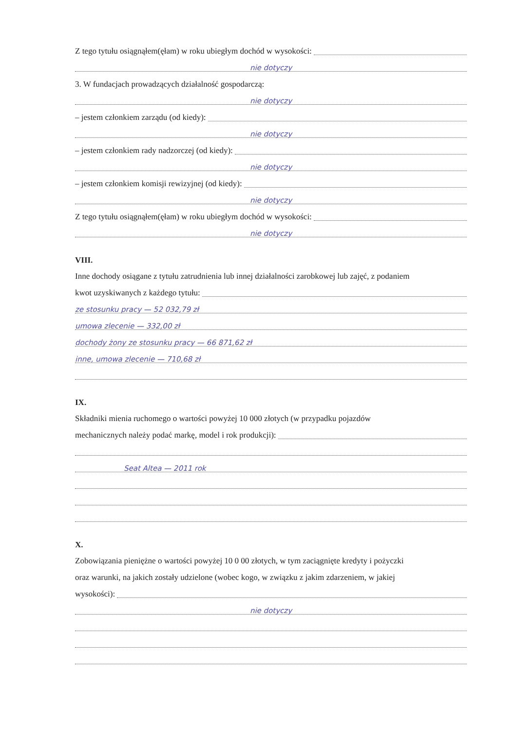Z tego tytułu osiągnąłem(ęłam) w roku ubiegłym dochód w wysokości:
nie dotyczy
3. W fundacjach prowadzących działalność gospodarczą:
nie dotyczy
– jestem członkiem zarządu (od kiedy):
nie dotyczy
– jestem członkiem rady nadzorczej (od kiedy):
nie dotyczy
– jestem członkiem komisji rewizyjnej (od kiedy):
nie dotyczy
Z tego tytułu osiągnąłem(ęłam) w roku ubiegłym dochód w wysokości:
nie dotyczy
VIII.
Inne dochody osiągane z tytułu zatrudnienia lub innej działalności zarobkowej lub zajęć, z podaniem
kwot uzyskiwanych z każdego tytułu:
ze stosunku pracy — 52 032,79 zł
umowa zlecenie — 332,00 zł
dochody żony ze stosunku pracy — 66 871,62 zł
inne, umowa zlecenie — 710,68 zł
IX.
Składniki mienia ruchomego o wartości powyżej 10 000 złotych (w przypadku pojazdów
mechanicznych należy podać markę, model i rok produkcji):
Seat Altea — 2011 rok
X.
Zobowiązania pieniężne o wartości powyżej 10 0 00 złotych, w tym zaciągnięte kredyty i pożyczki
oraz warunki, na jakich zostały udzielone (wobec kogo, w związku z jakim zdarzeniem, w jakiej
wysokości):
nie dotyczy